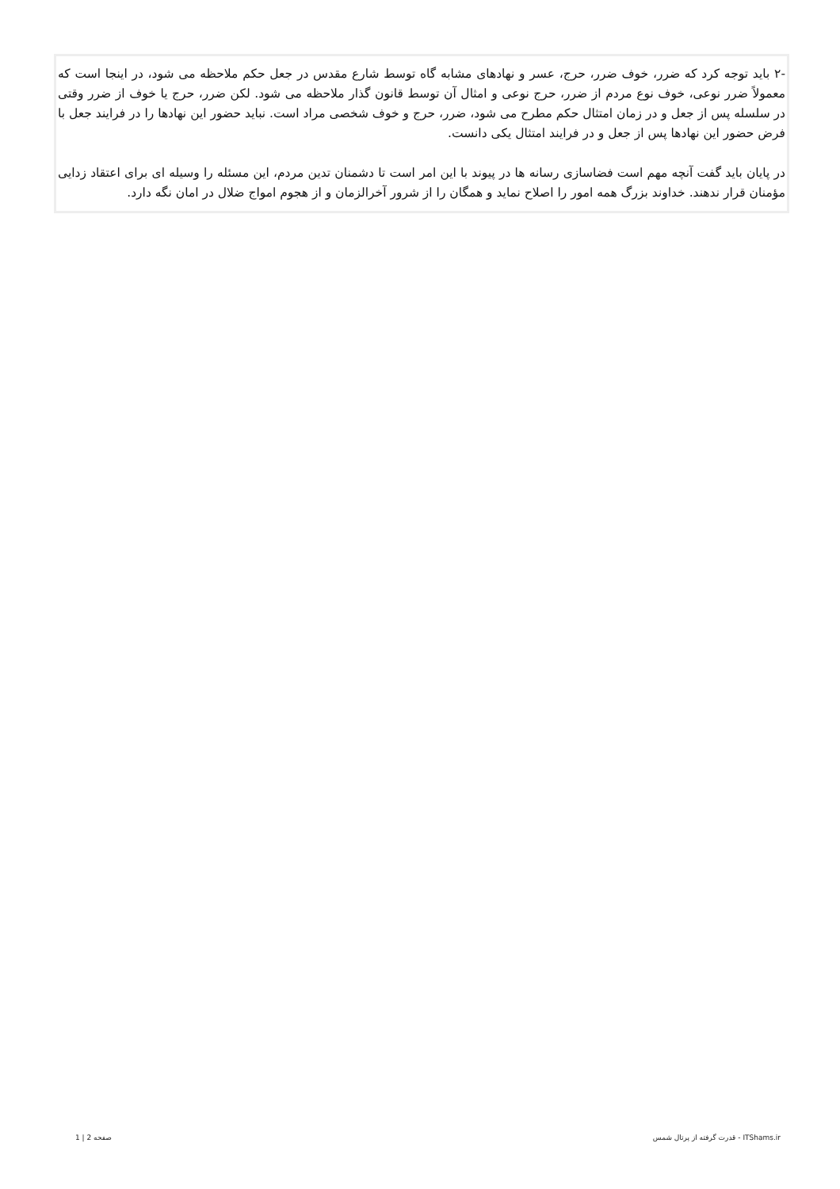-۲ باید توجه کرد که ضرر، خوف ضرر، حرج، عسر و نهادهای مشابه گاه توسط شارع مقدس در جعل حکم ملاحظه می شود، در اینجا است که معمولاً ضرر نوعی، خوف نوع مردم از ضرر، حرج نوعی و امثال آن توسط قانون گذار ملاحظه می شود. لکن ضرر، حرج یا خوف از ضرر وقتی در سلسله پس از جعل و در زمان امتثال حکم مطرح می شود، ضرر، حرج و خوف شخصی مراد است. نباید حضور این نهادها را در فرایند جعل با فرض حضور این نهادها پس از جعل و در فرایند امتثال یکی دانست.
در پایان باید گفت آنچه مهم است فضاسازی رسانه ها در پیوند با این امر است تا دشمنان تدین مردم، این مسئله را وسیله ای برای اعتقاد زدایی مؤمنان قرار ندهند. خداوند بزرگ همه امور را اصلاح نماید و همگان را از شرور آخرالزمان و از هجوم امواج ضلال در امان نگه دارد.
1 | 2 صفحه قدرت گرفته از پرتال شمس - ITShams.ir